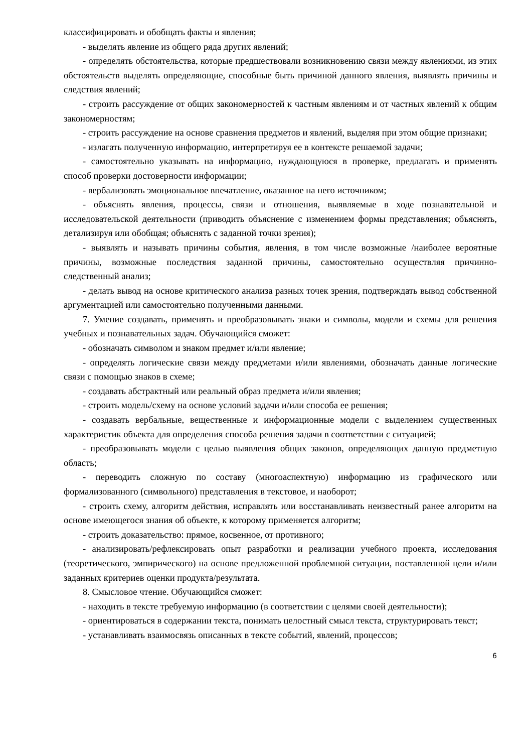классифицировать и обобщать факты и явления;
- выделять явление из общего ряда других явлений;
- определять обстоятельства, которые предшествовали возникновению связи между явлениями, из этих обстоятельств выделять определяющие, способные быть причиной данного явления, выявлять причины и следствия явлений;
- строить рассуждение от общих закономерностей к частным явлениям и от частных явлений к общим закономерностям;
- строить рассуждение на основе сравнения предметов и явлений, выделяя при этом общие признаки;
- излагать полученную информацию, интерпретируя ее в контексте решаемой задачи;
- самостоятельно указывать на информацию, нуждающуюся в проверке, предлагать и применять способ проверки достоверности информации;
- вербализовать эмоциональное впечатление, оказанное на него источником;
- объяснять явления, процессы, связи и отношения, выявляемые в ходе познавательной и исследовательской деятельности (приводить объяснение с изменением формы представления; объяснять, детализируя или обобщая; объяснять с заданной точки зрения);
- выявлять и называть причины события, явления, в том числе возможные /наиболее вероятные причины, возможные последствия заданной причины, самостоятельно осуществляя причинно-следственный анализ;
- делать вывод на основе критического анализа разных точек зрения, подтверждать вывод собственной аргументацией или самостоятельно полученными данными.
7. Умение создавать, применять и преобразовывать знаки и символы, модели и схемы для решения учебных и познавательных задач. Обучающийся сможет:
- обозначать символом и знаком предмет и/или явление;
- определять логические связи между предметами и/или явлениями, обозначать данные логические связи с помощью знаков в схеме;
- создавать абстрактный или реальный образ предмета и/или явления;
- строить модель/схему на основе условий задачи и/или способа ее решения;
- создавать вербальные, вещественные и информационные модели с выделением существенных характеристик объекта для определения способа решения задачи в соответствии с ситуацией;
- преобразовывать модели с целью выявления общих законов, определяющих данную предметную область;
- переводить сложную по составу (многоаспектную) информацию из графического или формализованного (символьного) представления в текстовое, и наоборот;
- строить схему, алгоритм действия, исправлять или восстанавливать неизвестный ранее алгоритм на основе имеющегося знания об объекте, к которому применяется алгоритм;
- строить доказательство: прямое, косвенное, от противного;
- анализировать/рефлексировать опыт разработки и реализации учебного проекта, исследования (теоретического, эмпирического) на основе предложенной проблемной ситуации, поставленной цели и/или заданных критериев оценки продукта/результата.
8. Смысловое чтение. Обучающийся сможет:
- находить в тексте требуемую информацию (в соответствии с целями своей деятельности);
- ориентироваться в содержании текста, понимать целостный смысл текста, структурировать текст;
- устанавливать взаимосвязь описанных в тексте событий, явлений, процессов;
6